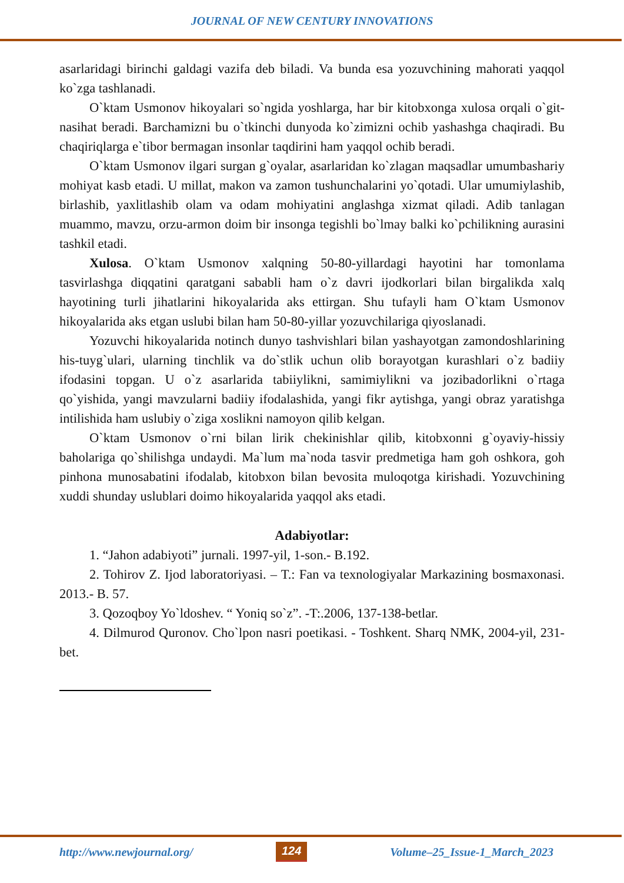JOURNAL OF NEW CENTURY INNOVATIONS
asarlaridagi birinchi galdagi vazifa deb biladi. Va bunda esa yozuvchining mahorati yaqqol ko`zga tashlanadi.
O`ktam Usmonov hikoyalari so`ngida yoshlarga, har bir kitobxonga xulosa orqali o`git-nasihat beradi. Barchamizni bu o`tkinchi dunyoda ko`zimizni ochib yashashga chaqiradi. Bu chaqiriqlarga e`tibor bermagan insonlar taqdirini ham yaqqol ochib beradi.
O`ktam Usmonov ilgari surgan g`oyalar, asarlaridan ko`zlagan maqsadlar umumbashariy mohiyat kasb etadi. U millat, makon va zamon tushunchalarini yo`qotadi. Ular umumiylashib, birlashib, yaxlitlashib olam va odam mohiyatini anglashga xizmat qiladi. Adib tanlagan muammo, mavzu, orzu-armon doim bir insonga tegishli bo`lmay balki ko`pchilikning aurasini tashkil etadi.
Xulosa. O`ktam Usmonov xalqning 50-80-yillardagi hayotini har tomonlama tasvirlashga diqqatini qaratgani sababli ham o`z davri ijodkorlari bilan birgalikda xalq hayotining turli jihatlarini hikoyalarida aks ettirgan. Shu tufayli ham O`ktam Usmonov hikoyalarida aks etgan uslubi bilan ham 50-80-yillar yozuvchilariga qiyoslanadi.
Yozuvchi hikoyalarida notinch dunyo tashvishlari bilan yashayotgan zamondoshlarining his-tuyg`ulari, ularning tinchlik va do`stlik uchun olib borayotgan kurashlari o`z badiiy ifodasini topgan. U o`z asarlarida tabiiylikni, samimiylikni va jozibadorlikni o`rtaga qo`yishida, yangi mavzularni badiiy ifodalashida, yangi fikr aytishga, yangi obraz yaratishga intilishida ham uslubiy o`ziga xoslikni namoyon qilib kelgan.
O`ktam Usmonov o`rni bilan lirik chekinishlar qilib, kitobxonni g`oyaviy-hissiy baholariga qo`shilishga undaydi. Ma`lum ma`noda tasvir predmetiga ham goh oshkora, goh pinhona munosabatini ifodalab, kitobxon bilan bevosita muloqotga kirishadi. Yozuvchining xuddi shunday uslublari doimo hikoyalarida yaqqol aks etadi.
Adabiyotlar:
1. “Jahon adabiyoti” jurnali. 1997-yil, 1-son.- B.192.
2. Tohirov Z. Ijod laboratoriyasi. – T.: Fan va texnologiyalar Markazining bosmaxonasi. 2013.- B. 57.
3. Qozoqboy Yo`ldoshev. “ Yoniq so`z”. -T:.2006, 137-138-betlar.
4. Dilmurod Quronov. Cho`lpon nasri poetikasi. - Toshkent. Sharq NMK, 2004-yil, 231-bet.
http://www.newjournal.org/ 124 Volume–25_Issue-1_March_2023